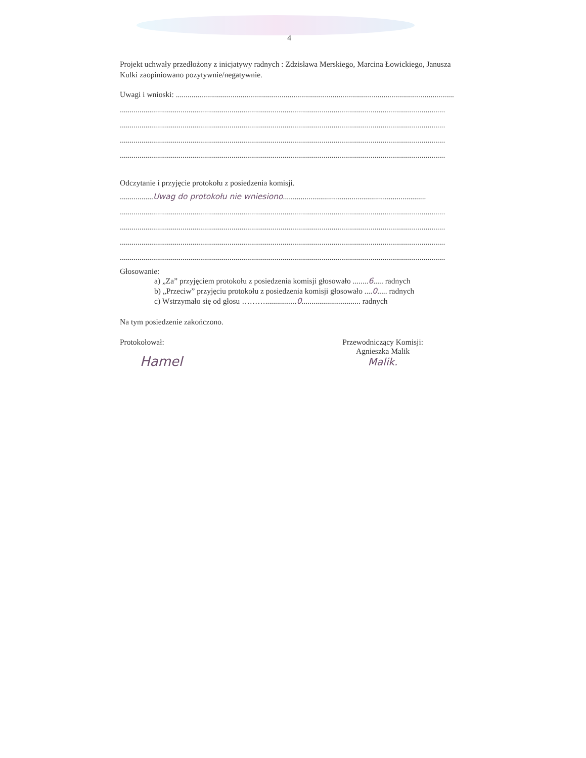4
Projekt uchwały przedłożony z inicjatywy radnych : Zdzisława Merskiego, Marcina Łowickiego, Janusza Kulki zaopiniowano pozytywnie/negatywnie.
Uwagi i wnioski: ..............................................................................................................................................
......................................................................................................................................................................
......................................................................................................................................................................
......................................................................................................................................................................
......................................................................................................................................................................
Odczytanie i przyjęcie protokołu z posiedzenia komisji.
.................Uwag do protokołu nie wniesiono.........................................................................
......................................................................................................................................................................
......................................................................................................................................................................
......................................................................................................................................................................
......................................................................................................................................................................
Głosowanie:
a) „Za” przyjęciem protokołu z posiedzenia komisji głosowało ........6..... radnych
b) „Przeciw” przyjęciu protokołu z posiedzenia komisji głosowało ....0..... radnych
c) Wstrzymało się od głosu ………................0.............................. radnych
Na tym posiedzenie zakończono.
Protokołował:
Hamel
Przewodniczący Komisji:
Agnieszka Malik
Malik.